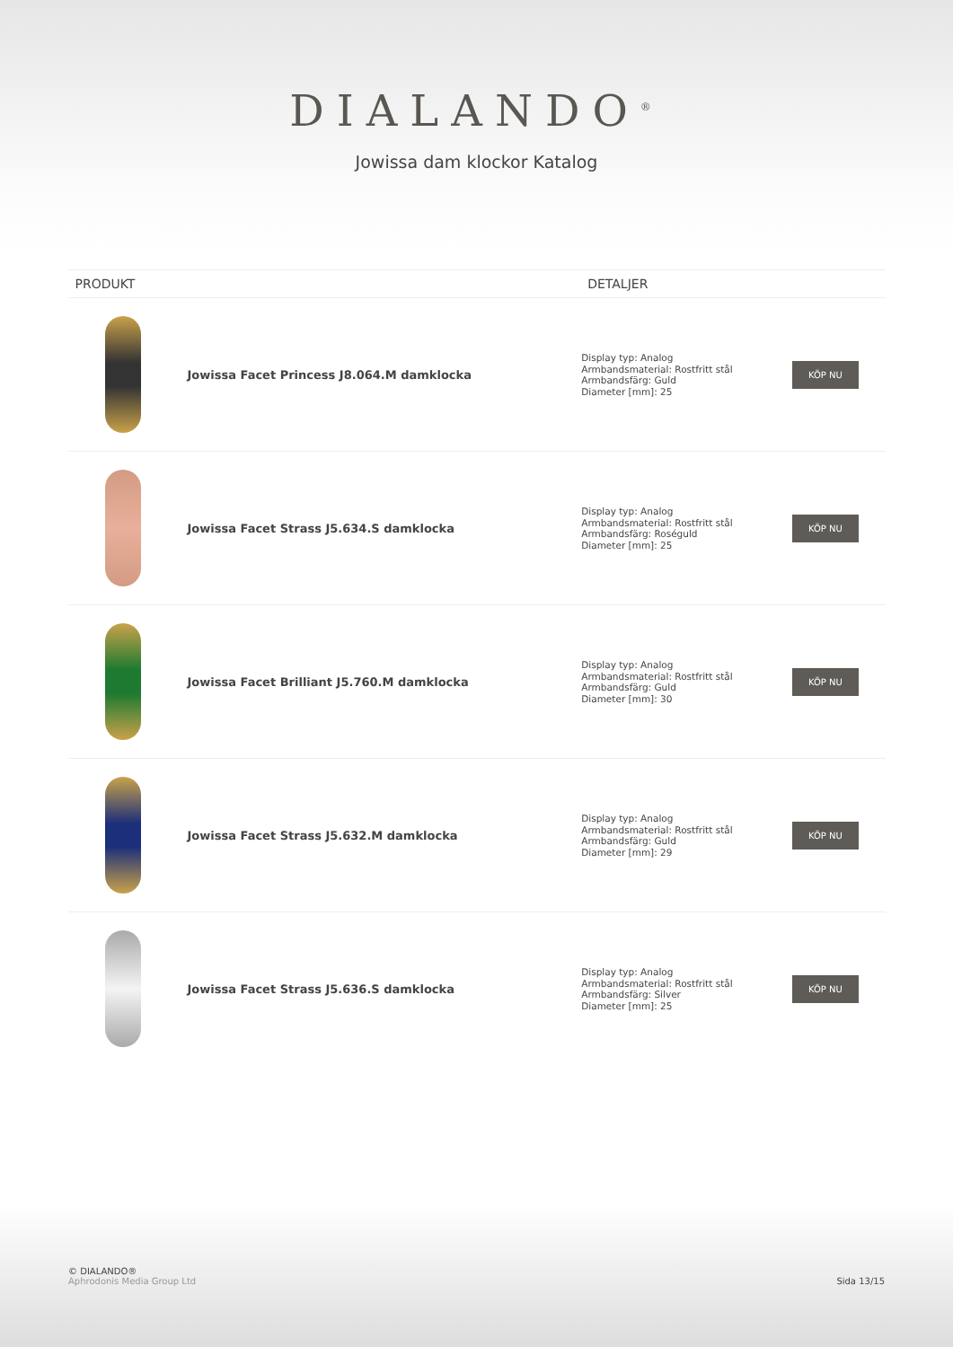DIALANDO<sup>®</sup>
Jowissa dam klockor Katalog
| PRODUKT | | DETALJER | |
| --- | --- | --- | --- |
| | Jowissa Facet Princess J8.064.M damklocka | Display typ: Analog Armbandsmaterial: Rostfritt stål Armbandsfärg: Guld Diameter [mm]: 25 | KÖP NU |
| | Jowissa Facet Strass J5.634.S damklocka | Display typ: Analog Armbandsmaterial: Rostfritt stål Armbandsfärg: Roséguld Diameter [mm]: 25 | KÖP NU |
| | Jowissa Facet Brilliant J5.760.M damklocka | Display typ: Analog Armbandsmaterial: Rostfritt stål Armbandsfärg: Guld Diameter [mm]: 30 | KÖP NU |
| | Jowissa Facet Strass J5.632.M damklocka | Display typ: Analog Armbandsmaterial: Rostfritt stål Armbandsfärg: Guld Diameter [mm]: 29 | KÖP NU |
| | Jowissa Facet Strass J5.636.S damklocka | Display typ: Analog Armbandsmaterial: Rostfritt stål Armbandsfärg: Silver Diameter [mm]: 25 | KÖP NU |
© DIALANDO®
Aphrodonis Media Group Ltd
Sida 13/15